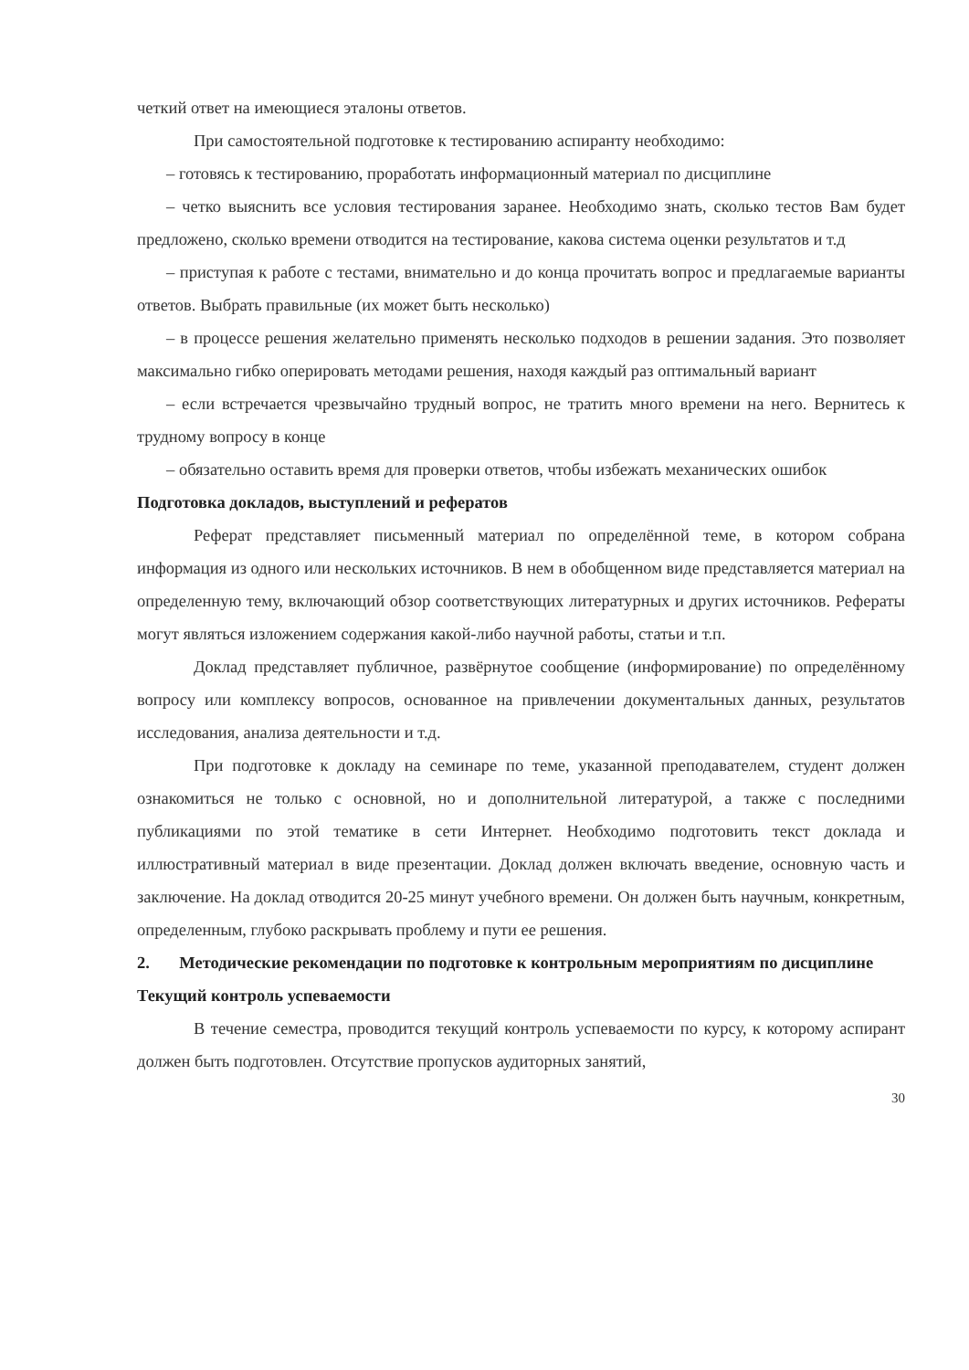четкий ответ на имеющиеся эталоны ответов.
При самостоятельной подготовке к тестированию аспиранту необходимо:
– готовясь к тестированию, проработать информационный материал по дисциплине
– четко выяснить все условия тестирования заранее. Необходимо знать, сколько тестов Вам будет предложено, сколько времени отводится на тестирование, какова система оценки результатов и т.д
– приступая к работе с тестами, внимательно и до конца прочитать вопрос и предлагаемые варианты ответов. Выбрать правильные (их может быть несколько)
– в процессе решения желательно применять несколько подходов в решении задания. Это позволяет максимально гибко оперировать методами решения, находя каждый раз оптимальный вариант
– если встречается чрезвычайно трудный вопрос, не тратить много времени на него. Вернитесь к трудному вопросу в конце
– обязательно оставить время для проверки ответов, чтобы избежать механических ошибок
Подготовка докладов, выступлений и рефератов
Реферат представляет письменный материал по определённой теме, в котором собрана информация из одного или нескольких источников. В нем в обобщенном виде представляется материал на определенную тему, включающий обзор соответствующих литературных и других источников. Рефераты могут являться изложением содержания какой-либо научной работы, статьи и т.п.
Доклад представляет публичное, развёрнутое сообщение (информирование) по определённому вопросу или комплексу вопросов, основанное на привлечении документальных данных, результатов исследования, анализа деятельности и т.д.
При подготовке к докладу на семинаре по теме, указанной преподавателем, студент должен ознакомиться не только с основной, но и дополнительной литературой, а также с последними публикациями по этой тематике в сети Интернет. Необходимо подготовить текст доклада и иллюстративный материал в виде презентации. Доклад должен включать введение, основную часть и заключение. На доклад отводится 20-25 минут учебного времени. Он должен быть научным, конкретным, определенным, глубоко раскрывать проблему и пути ее решения.
2. Методические рекомендации по подготовке к контрольным мероприятиям по дисциплине
Текущий контроль успеваемости
В течение семестра, проводится текущий контроль успеваемости по курсу, к которому аспирант должен быть подготовлен. Отсутствие пропусков аудиторных занятий,
30